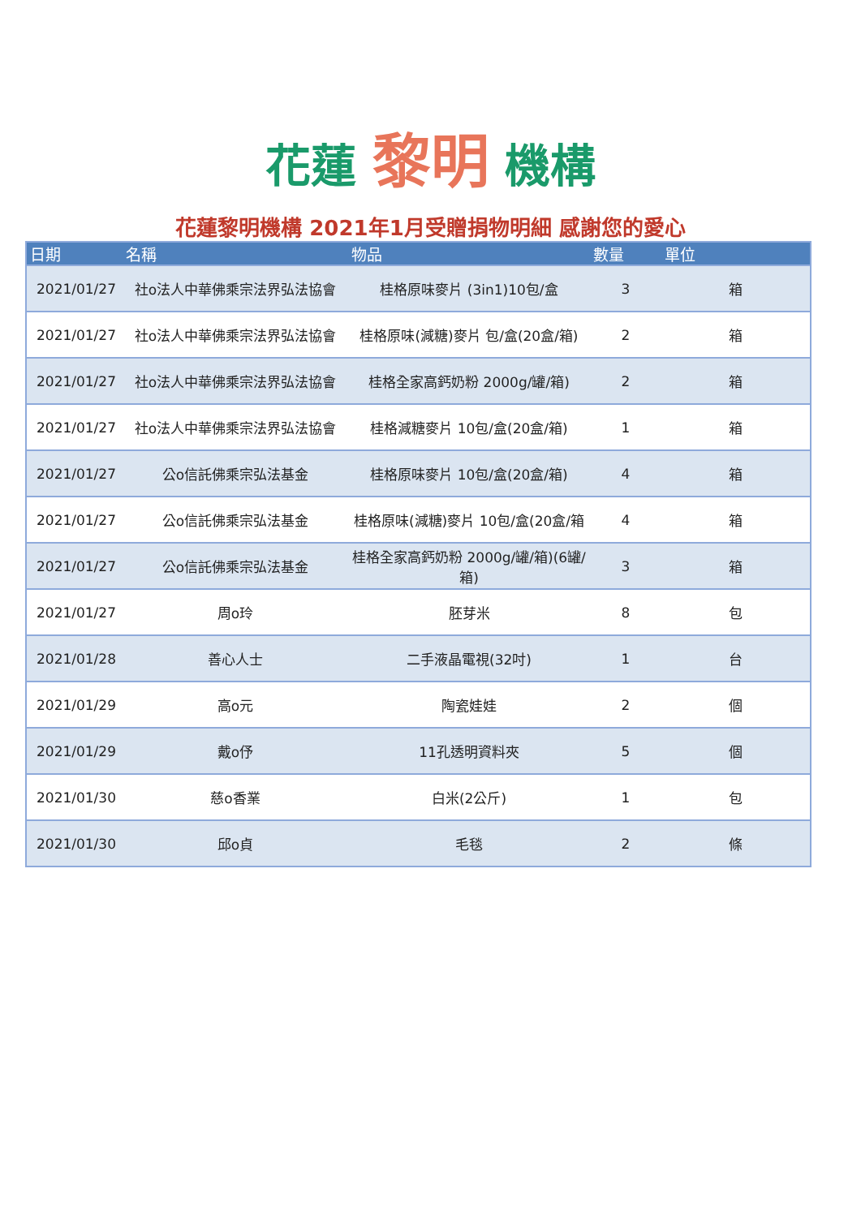花蓮 黎明 機構
花蓮黎明機構 2021年1月受贈捐物明細 感謝您的愛心
| 日期 | 名稱 | 物品 | 數量 | 單位 |
| --- | --- | --- | --- | --- |
| 2021/01/27 | 社o法人中華佛乘宗法界弘法協會 | 桂格原味麥片 (3in1)10包/盒 | 3 | 箱 |
| 2021/01/27 | 社o法人中華佛乘宗法界弘法協會 | 桂格原味(減糖)麥片 包/盒(20盒/箱) | 2 | 箱 |
| 2021/01/27 | 社o法人中華佛乘宗法界弘法協會 | 桂格全家高鈣奶粉 2000g/罐/箱) | 2 | 箱 |
| 2021/01/27 | 社o法人中華佛乘宗法界弘法協會 | 桂格減糖麥片 10包/盒(20盒/箱) | 1 | 箱 |
| 2021/01/27 | 公o信託佛乘宗弘法基金 | 桂格原味麥片 10包/盒(20盒/箱) | 4 | 箱 |
| 2021/01/27 | 公o信託佛乘宗弘法基金 | 桂格原味(減糖)麥片 10包/盒(20盒/箱 | 4 | 箱 |
| 2021/01/27 | 公o信託佛乘宗弘法基金 | 桂格全家高鈣奶粉 2000g/罐/箱)(6罐/箱) | 3 | 箱 |
| 2021/01/27 | 周o玲 | 胚芽米 | 8 | 包 |
| 2021/01/28 | 善心人士 | 二手液晶電視(32吋) | 1 | 台 |
| 2021/01/29 | 高o元 | 陶瓷娃娃 | 2 | 個 |
| 2021/01/29 | 戴o伃 | 11孔透明資料夾 | 5 | 個 |
| 2021/01/30 | 慈o香業 | 白米(2公斤) | 1 | 包 |
| 2021/01/30 | 邱o貞 | 毛毯 | 2 | 條 |